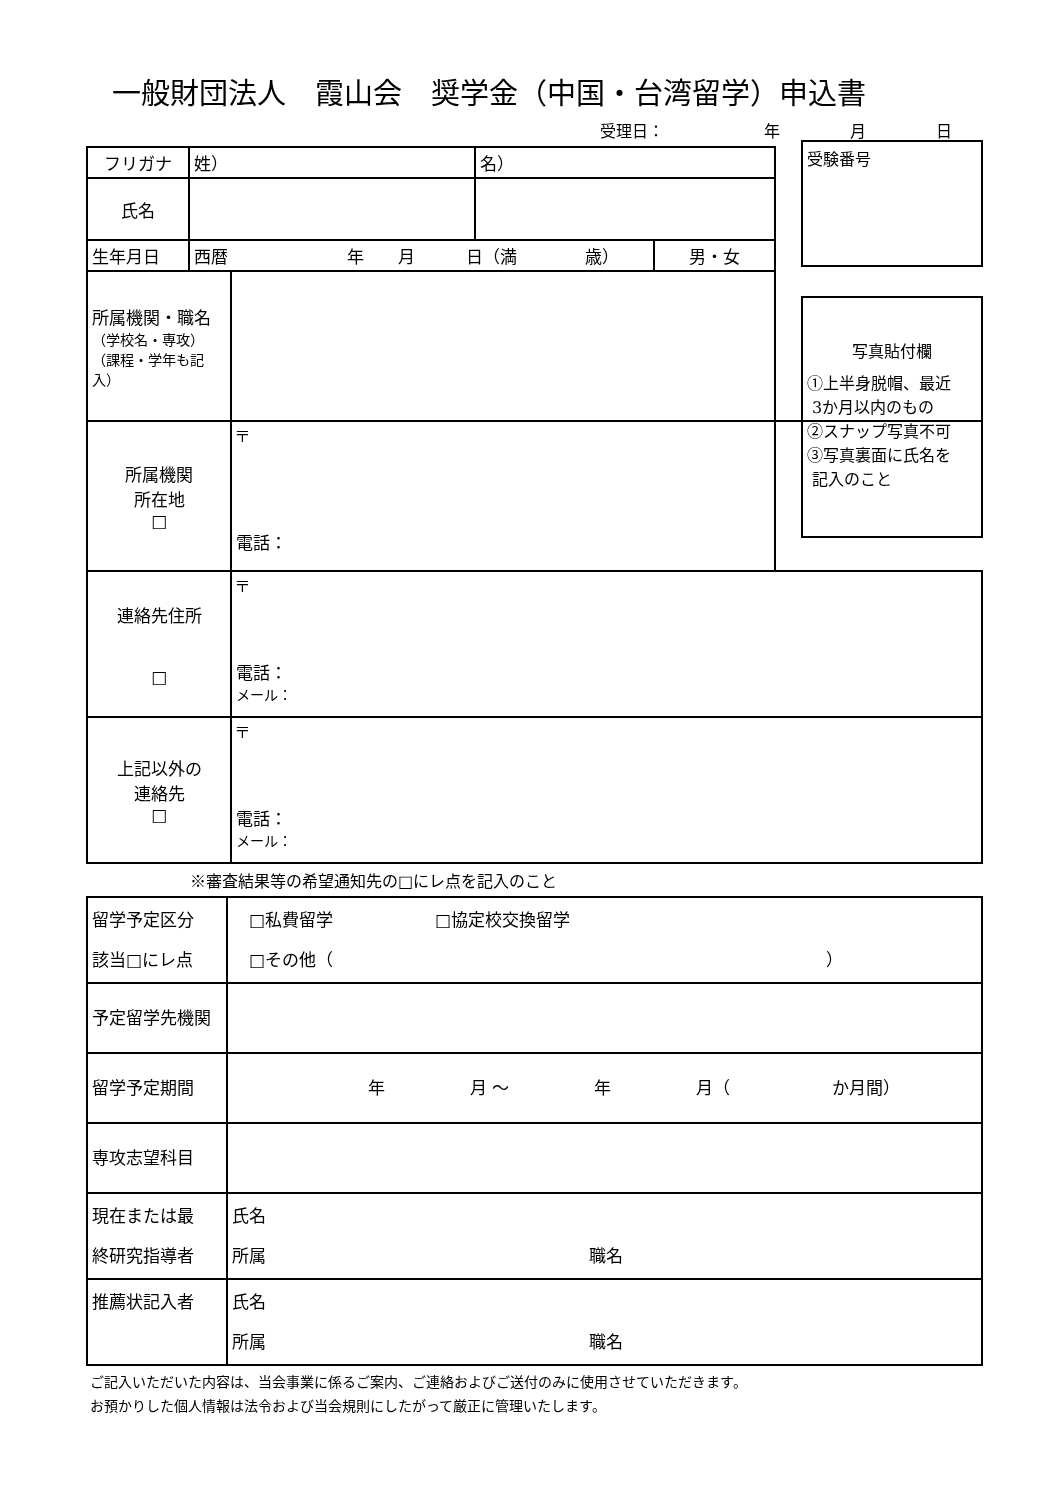一般財団法人　霞山会　奨学金（中国・台湾留学）申込書
受理日： 年 月 日
受験番号
写真貼付欄
①上半身脱帽、最近
3か月以内のもの
②スナップ写真不可
③写真裏面に氏名を
記入のこと
| フリガナ | 姓） | | 名） | | |
| 氏名 | | | | | |
| 生年月日 | 西暦 年 月 日（満 歳） | | | 男・女 | |
| 所属機関・職名 （学校名・専攻） （課程・学年も記入） | | | | | |
| 所属機関 所在地 □ | | 〒 電話： | | | |
| 連絡先住所 □ | | 〒 電話： メール： | | | |
| 上記以外の 連絡先 □ | | 〒 電話： メール： | | | |
※審査結果等の希望通知先の□にレ点を記入のこと
| 留学予定区分 該当□にレ点 | □私費留学 □協定校交換留学 □その他（ ） |
| 予定留学先機関 | |
| 留学予定期間 | 年 月 ～ 年 月（ か月間） |
| 専攻志望科目 | |
| 現在または最 終研究指導者 | 氏名 所属 職名 |
| 推薦状記入者 | 氏名 所属 職名 |
ご記入いただいた内容は、当会事業に係るご案内、ご連絡およびご送付のみに使用させていただきます。
お預かりした個人情報は法令および当会規則にしたがって厳正に管理いたします。